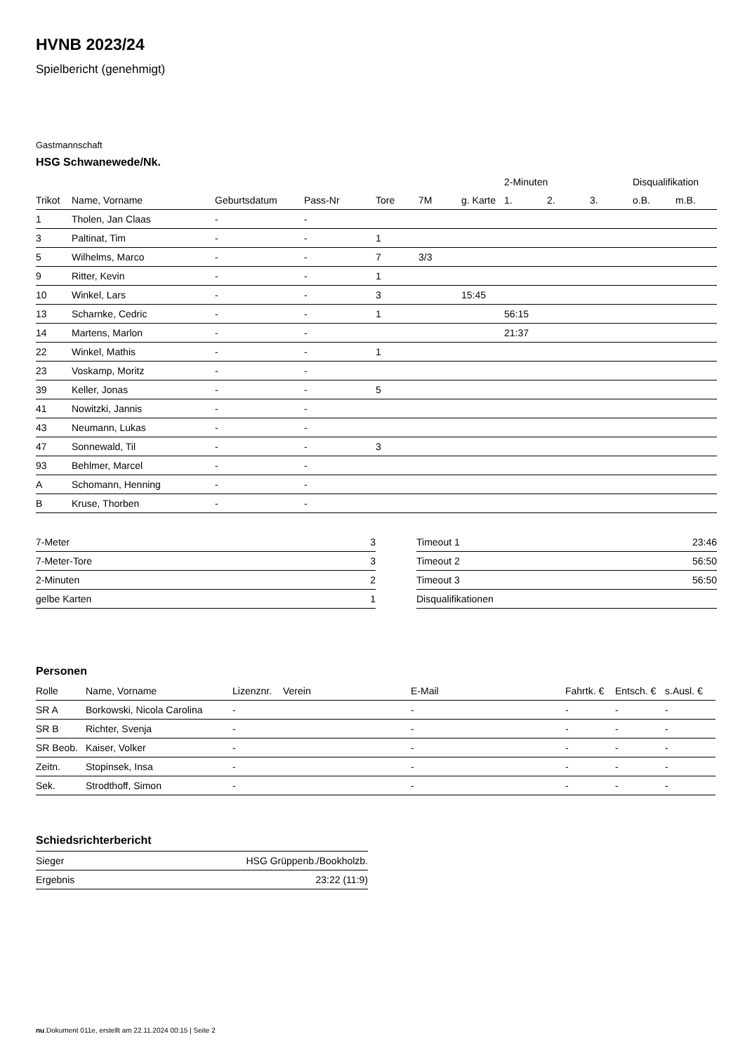HVNB 2023/24
Spielbericht (genehmigt)
Gastmannschaft
HSG Schwanewede/Nk.
| | | | | | | | 2-Minuten | | | Disqualifikation | |
| --- | --- | --- | --- | --- | --- | --- | --- | --- | --- | --- | --- |
| Trikot | Name, Vorname | Geburtsdatum | Pass-Nr | Tore | 7M | g. Karte | 1. | 2. | 3. | o.B. | m.B. |
| 1 | Tholen, Jan Claas | - | - | | | | | | | | |
| 3 | Paltinat, Tim | - | - | 1 | | | | | | | |
| 5 | Wilhelms, Marco | - | - | 7 | 3/3 | | | | | | |
| 9 | Ritter, Kevin | - | - | 1 | | | | | | | |
| 10 | Winkel, Lars | - | - | 3 | | 15:45 | | | | | |
| 13 | Scharnke, Cedric | - | - | 1 | | | 56:15 | | | | |
| 14 | Martens, Marlon | - | - | | | | 21:37 | | | | |
| 22 | Winkel, Mathis | - | - | 1 | | | | | | | |
| 23 | Voskamp, Moritz | - | - | | | | | | | | |
| 39 | Keller, Jonas | - | - | 5 | | | | | | | |
| 41 | Nowitzki, Jannis | - | - | | | | | | | | |
| 43 | Neumann, Lukas | - | - | | | | | | | | |
| 47 | Sonnewald, Til | - | - | 3 | | | | | | | |
| 93 | Behlmer, Marcel | - | - | | | | | | | | |
| A | Schomann, Henning | - | - | | | | | | | | |
| B | Kruse, Thorben | - | - | | | | | | | | |
| 7-Meter | 3 |
| 7-Meter-Tore | 3 |
| 2-Minuten | 2 |
| gelbe Karten | 1 |
| Timeout 1 | 23:46 |
| Timeout 2 | 56:50 |
| Timeout 3 | 56:50 |
| Disqualifikationen | |
Personen
| Rolle | Name, Vorname | Lizenznr. | Verein | E-Mail | Fahrtk. € | Entsch. € | s.Ausl. € |
| --- | --- | --- | --- | --- | --- | --- | --- |
| SR A | Borkowski, Nicola Carolina | - | | - | - | - | - |
| SR B | Richter, Svenja | - | | - | - | - | - |
| SR Beob. | Kaiser, Volker | - | | - | - | - | - |
| Zeitn. | Stopinsek, Insa | - | | - | - | - | - |
| Sek. | Strodthoff, Simon | - | | - | - | - | - |
Schiedsrichterbericht
| Sieger | HSG Grüppenb./Bookholzb. |
| Ergebnis | 23:22 (11:9) |
nu.Dokument 011e, erstellt am 22.11.2024 00:15 | Seite 2